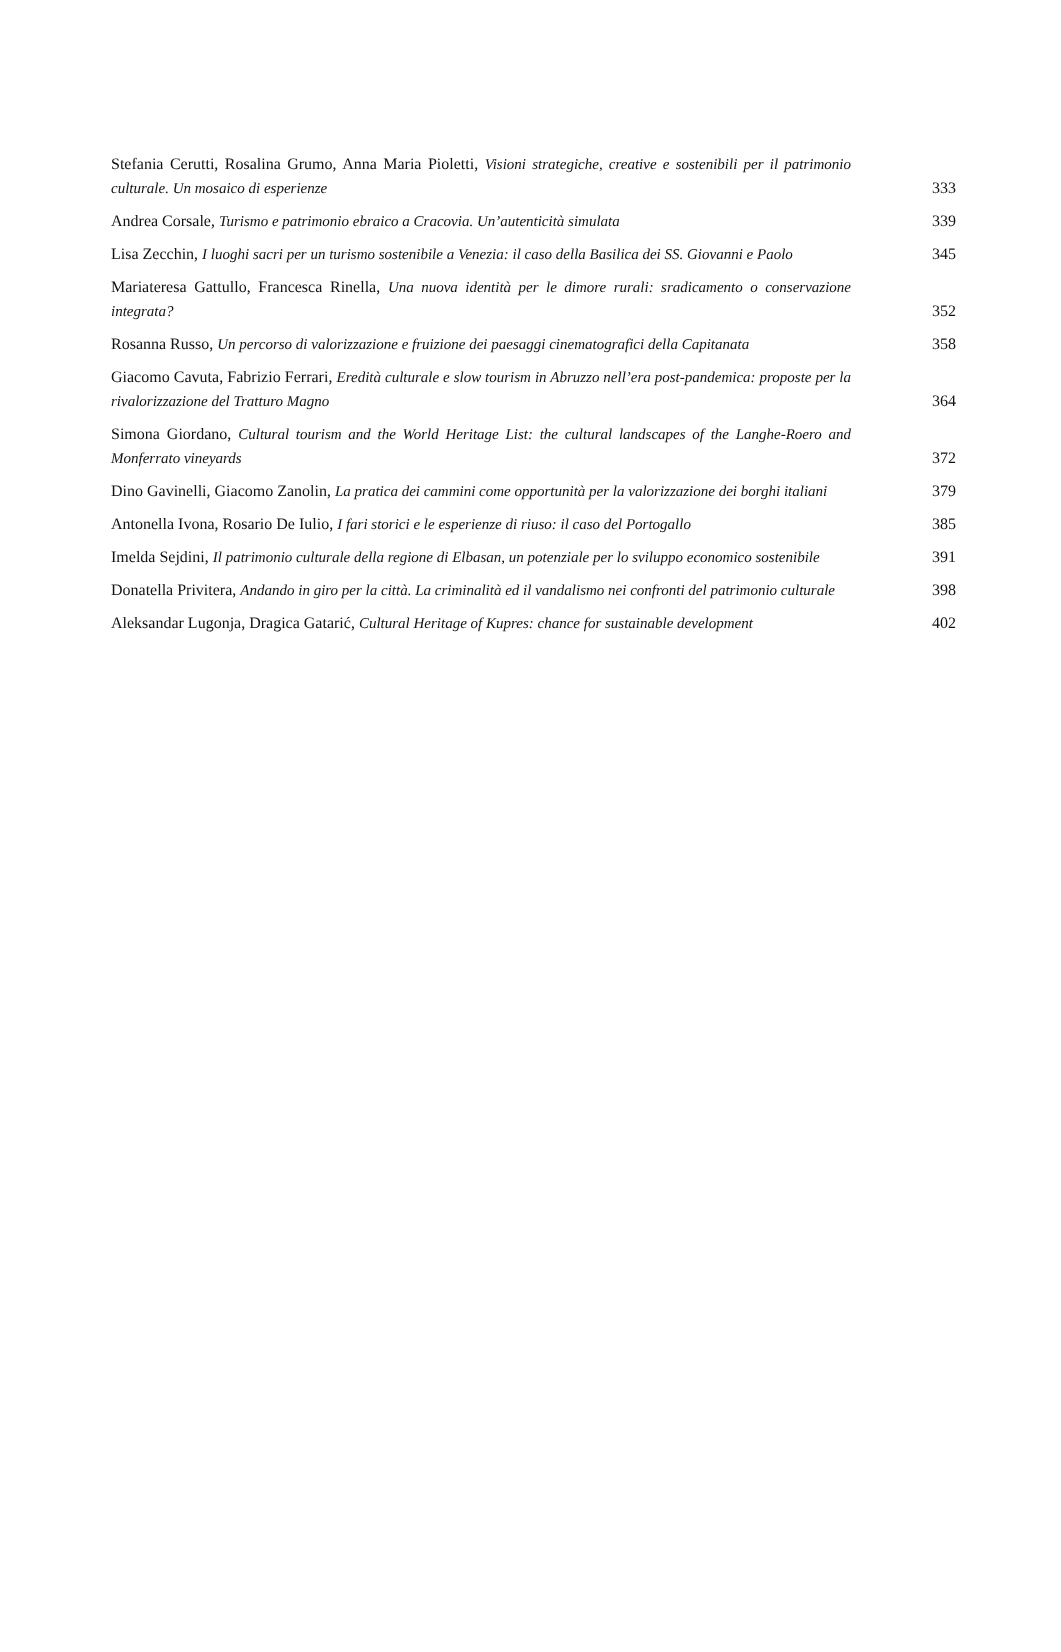Stefania Cerutti, Rosalina Grumo, Anna Maria Pioletti, Visioni strategiche, creative e sostenibili per il patrimonio culturale. Un mosaico di esperienze
333
Andrea Corsale, Turismo e patrimonio ebraico a Cracovia. Un’autenticità simulata
339
Lisa Zecchin, I luoghi sacri per un turismo sostenibile a Venezia: il caso della Basilica dei SS. Giovanni e Paolo
345
Mariateresa Gattullo, Francesca Rinella, Una nuova identità per le dimore rurali: sradicamento o conservazione integrata?
352
Rosanna Russo, Un percorso di valorizzazione e fruizione dei paesaggi cinematografici della Capitanata
358
Giacomo Cavuta, Fabrizio Ferrari, Eredità culturale e slow tourism in Abruzzo nell’era post-pandemica: proposte per la rivalorizzazione del Tratturo Magno
364
Simona Giordano, Cultural tourism and the World Heritage List: the cultural landscapes of the Langhe-Roero and Monferrato vineyards
372
Dino Gavinelli, Giacomo Zanolin, La pratica dei cammini come opportunità per la valorizzazione dei borghi italiani
379
Antonella Ivona, Rosario De Iulio, I fari storici e le esperienze di riuso: il caso del Portogallo
385
Imelda Sejdini, Il patrimonio culturale della regione di Elbasan, un potenziale per lo sviluppo economico sostenibile
391
Donatella Privitera, Andando in giro per la città. La criminalità ed il vandalismo nei confronti del patrimonio culturale
398
Aleksandar Lugonja, Dragica Gatarić, Cultural Heritage of Kupres: chance for sustainable development
402